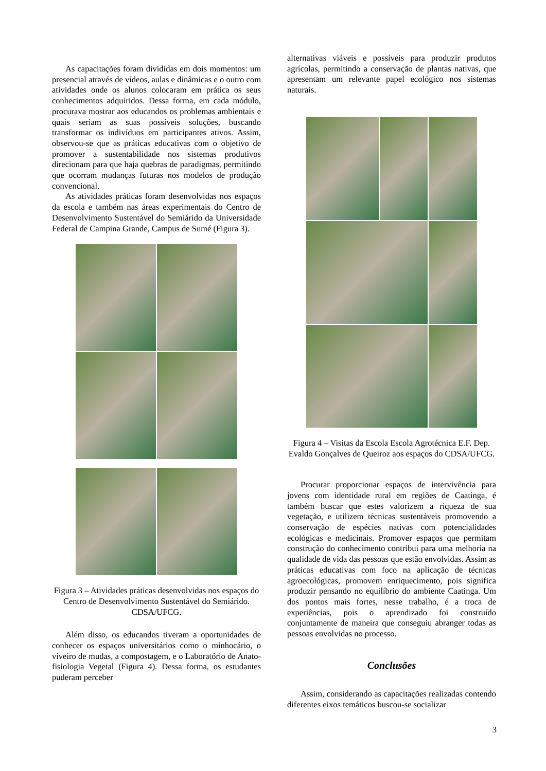As capacitações foram divididas em dois momentos: um presencial através de vídeos, aulas e dinâmicas e o outro com atividades onde os alunos colocaram em prática os seus conhecimentos adquiridos. Dessa forma, em cada módulo, procurava mostrar aos educandos os problemas ambientais e quais seriam as suas possíveis soluções, buscando transformar os indivíduos em participantes ativos. Assim, observou-se que as práticas educativas com o objetivo de promover a sustentabilidade nos sistemas produtivos direcionam para que haja quebras de paradigmas, permitindo que ocorram mudanças futuras nos modelos de produção convencional.
As atividades práticas foram desenvolvidas nos espaços da escola e também nas áreas experimentais do Centro de Desenvolvimento Sustentável do Semiárido da Universidade Federal de Campina Grande, Campus de Sumé (Figura 3).
Figura 3 – Atividades práticas desenvolvidas nos espaços do Centro de Desenvolvimento Sustentável do Semiárido. CDSA/UFCG.
Além disso, os educandos tiveram a oportunidades de conhecer os espaços universitários como o minhocário, o viveiro de mudas, a compostagem, e o Laboratório de Anato-fisiologia Vegetal (Figura 4). Dessa forma, os estudantes puderam perceber
alternativas viáveis e possíveis para produzir produtos agrícolas, permitindo a conservação de plantas nativas, que apresentam um relevante papel ecológico nos sistemas naturais.
Figura 4 – Visitas da Escola Escola Agrotécnica E.F. Dep. Evaldo Gonçalves de Queiroz aos espaços do CDSA/UFCG.
Procurar proporcionar espaços de intervivência para jovens com identidade rural em regiões de Caatinga, é também buscar que estes valorizem a riqueza de sua vegetação, e utilizem técnicas sustentáveis promovendo a conservação de espécies nativas com potencialidades ecológicas e medicinais. Promover espaços que permitam construção do conhecimento contribui para uma melhoria na qualidade de vida das pessoas que estão envolvidas. Assim as práticas educativas com foco na aplicação de técnicas agroecológicas, promovem enriquecimento, pois significa produzir pensando no equilíbrio do ambiente Caatinga. Um dos pontos mais fortes, nesse trabalho, é a troca de experiências, pois o aprendizado foi construído conjuntamente de maneira que conseguiu abranger todas as pessoas envolvidas no processo.
Conclusões
Assim, considerando as capacitações realizadas contendo diferentes eixos temáticos buscou-se socializar
3